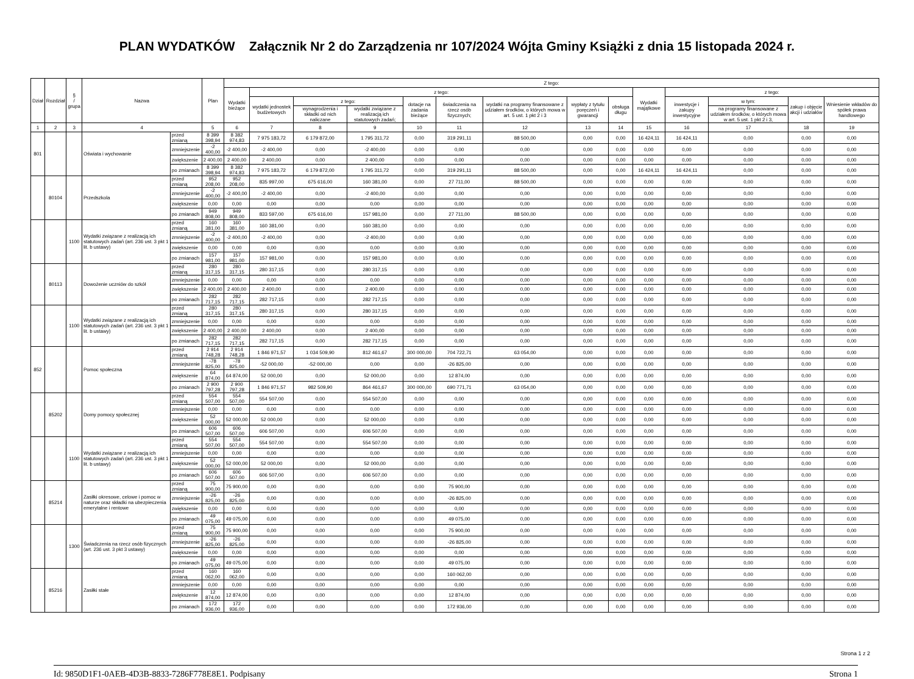PLAN WYDATKÓW Załącznik Nr 2 do Zarządzenia nr 107/2024 Wójta Gminy Książki z dnia 15 listopada 2024 r.
| Dział | Rozdział | § / grupa | Nazwa | | Plan | Z tego: | | | | | | | | | | | | | |
| --- | --- | --- | --- | --- | --- | --- | --- | --- | --- | --- | --- | --- | --- | --- | --- | --- | --- | --- | --- |
| | | | | | | Wydatki bieżące | z tego: | | | | | | | | Wydatki majątkowe | z tego: | | | |
| | | | | | | | wydatki jednostek budżetowych | z tego: | | dotacje na zadania bieżące | świadczenia na rzecz osób fizycznych; | wydatki na programy finansowane z udziałem środków, o których mowa w art. 5 ust. 1 pkt 2 i 3 | wypłaty z tytułu poręczeń i gwarancji | obsługa długu | | inwestycje i zakupy inwestycyjne | w tym: | zakup i objęcie akcji i udziałów | Wniesienie wkładów do spółek prawa handlowego |
| | | | | | | | | wynagrodzenia i składki od nich naliczane | wydatki związane z realizacją ich statutowych zadań; | | | | | | | | na programy finansowane z udziałem środków, o których mowa w art. 5 ust. 1 pkt 2 i 3, | | |
| 1 | 2 | 3 | 4 | | 5 | 6 | 7 | 8 | 9 | 10 | 11 | 12 | 13 | 14 | 15 | 16 | 17 | 18 | 19 |
| 801 | | | Oświata i wychowanie | przed zmianą | 8 399 398,94 | 8 382 974,83 | 7 975 183,72 | 6 179 872,00 | 1 795 311,72 | 0,00 | 319 291,11 | 88 500,00 | 0,00 | 0,00 | 16 424,11 | 16 424,11 | 0,00 | 0,00 | 0,00 |
| | | | | zmniejszenie | -2 400,00 | -2 400,00 | -2 400,00 | 0,00 | -2 400,00 | 0,00 | 0,00 | 0,00 | 0,00 | 0,00 | 0,00 | 0,00 | 0,00 | 0,00 | 0,00 |
| | | | | zwiększenie | 2 400,00 | 2 400,00 | 2 400,00 | 0,00 | 2 400,00 | 0,00 | 0,00 | 0,00 | 0,00 | 0,00 | 0,00 | 0,00 | 0,00 | 0,00 | 0,00 |
| | | | | po zmianach | 8 399 398,94 | 8 382 974,83 | 7 975 183,72 | 6 179 872,00 | 1 795 311,72 | 0,00 | 319 291,11 | 88 500,00 | 0,00 | 0,00 | 16 424,11 | 16 424,11 | 0,00 | 0,00 | 0,00 |
| | 80104 | | Przedszkola | przed zmianą | 952 208,00 | 952 208,00 | 835 997,00 | 675 616,00 | 160 381,00 | 0,00 | 27 711,00 | 88 500,00 | 0,00 | 0,00 | 0,00 | 0,00 | 0,00 | 0,00 | 0,00 |
| | | | | zmniejszenie | -2 400,00 | -2 400,00 | -2 400,00 | 0,00 | -2 400,00 | 0,00 | 0,00 | 0,00 | 0,00 | 0,00 | 0,00 | 0,00 | 0,00 | 0,00 | 0,00 |
| | | | | zwiększenie | 0,00 | 0,00 | 0,00 | 0,00 | 0,00 | 0,00 | 0,00 | 0,00 | 0,00 | 0,00 | 0,00 | 0,00 | 0,00 | 0,00 | 0,00 |
| | | | | po zmianach | 949 808,00 | 949 808,00 | 833 597,00 | 675 616,00 | 157 981,00 | 0,00 | 27 711,00 | 88 500,00 | 0,00 | 0,00 | 0,00 | 0,00 | 0,00 | 0,00 | 0,00 |
| | | 1100 | Wydatki związane z realizacją ich statutowych zadań (art. 236 ust. 3 pkt 1 lit. b ustawy) | przed zmianą | 160 381,00 | 160 381,00 | 160 381,00 | 0,00 | 160 381,00 | 0,00 | 0,00 | 0,00 | 0,00 | 0,00 | 0,00 | 0,00 | 0,00 | 0,00 | 0,00 |
| | | | | zmniejszenie | -2 400,00 | -2 400,00 | -2 400,00 | 0,00 | -2 400,00 | 0,00 | 0,00 | 0,00 | 0,00 | 0,00 | 0,00 | 0,00 | 0,00 | 0,00 | 0,00 |
| | | | | zwiększenie | 0,00 | 0,00 | 0,00 | 0,00 | 0,00 | 0,00 | 0,00 | 0,00 | 0,00 | 0,00 | 0,00 | 0,00 | 0,00 | 0,00 | 0,00 |
| | | | | po zmianach | 157 981,00 | 157 981,00 | 157 981,00 | 0,00 | 157 981,00 | 0,00 | 0,00 | 0,00 | 0,00 | 0,00 | 0,00 | 0,00 | 0,00 | 0,00 | 0,00 |
| | 80113 | | Dowożenie uczniów do szkół | przed zmianą | 280 317,15 | 280 317,15 | 280 317,15 | 0,00 | 280 317,15 | 0,00 | 0,00 | 0,00 | 0,00 | 0,00 | 0,00 | 0,00 | 0,00 | 0,00 | 0,00 |
| | | | | zmniejszenie | 0,00 | 0,00 | 0,00 | 0,00 | 0,00 | 0,00 | 0,00 | 0,00 | 0,00 | 0,00 | 0,00 | 0,00 | 0,00 | 0,00 | 0,00 |
| | | | | zwiększenie | 2 400,00 | 2 400,00 | 2 400,00 | 0,00 | 2 400,00 | 0,00 | 0,00 | 0,00 | 0,00 | 0,00 | 0,00 | 0,00 | 0,00 | 0,00 | 0,00 |
| | | | | po zmianach | 282 717,15 | 282 717,15 | 282 717,15 | 0,00 | 282 717,15 | 0,00 | 0,00 | 0,00 | 0,00 | 0,00 | 0,00 | 0,00 | 0,00 | 0,00 | 0,00 |
| | | 1100 | Wydatki związane z realizacją ich statutowych zadań (art. 236 ust. 3 pkt 1 lit. b ustawy) | przed zmianą | 280 317,15 | 280 317,15 | 280 317,15 | 0,00 | 280 317,15 | 0,00 | 0,00 | 0,00 | 0,00 | 0,00 | 0,00 | 0,00 | 0,00 | 0,00 | 0,00 |
| | | | | zmniejszenie | 0,00 | 0,00 | 0,00 | 0,00 | 0,00 | 0,00 | 0,00 | 0,00 | 0,00 | 0,00 | 0,00 | 0,00 | 0,00 | 0,00 | 0,00 |
| | | | | zwiększenie | 2 400,00 | 2 400,00 | 2 400,00 | 0,00 | 2 400,00 | 0,00 | 0,00 | 0,00 | 0,00 | 0,00 | 0,00 | 0,00 | 0,00 | 0,00 | 0,00 |
| | | | | po zmianach | 282 717,15 | 282 717,15 | 282 717,15 | 0,00 | 282 717,15 | 0,00 | 0,00 | 0,00 | 0,00 | 0,00 | 0,00 | 0,00 | 0,00 | 0,00 | 0,00 |
| 852 | | | Pomoc społeczna | przed zmianą | 2 914 748,28 | 2 914 748,28 | 1 846 971,57 | 1 034 509,90 | 812 461,67 | 300 000,00 | 704 722,71 | 63 054,00 | 0,00 | 0,00 | 0,00 | 0,00 | 0,00 | 0,00 | 0,00 |
| | | | | zmniejszenie | -78 825,00 | -78 825,00 | -52 000,00 | -52 000,00 | 0,00 | 0,00 | -26 825,00 | 0,00 | 0,00 | 0,00 | 0,00 | 0,00 | 0,00 | 0,00 | 0,00 |
| | | | | zwiększenie | 64 874,00 | 64 874,00 | 52 000,00 | 0,00 | 52 000,00 | 0,00 | 12 874,00 | 0,00 | 0,00 | 0,00 | 0,00 | 0,00 | 0,00 | 0,00 | 0,00 |
| | | | | po zmianach | 2 900 797,28 | 2 900 797,28 | 1 846 971,57 | 982 509,90 | 864 461,67 | 300 000,00 | 690 771,71 | 63 054,00 | 0,00 | 0,00 | 0,00 | 0,00 | 0,00 | 0,00 | 0,00 |
| | 85202 | | Domy pomocy społecznej | przed zmianą | 554 507,00 | 554 507,00 | 554 507,00 | 0,00 | 554 507,00 | 0,00 | 0,00 | 0,00 | 0,00 | 0,00 | 0,00 | 0,00 | 0,00 | 0,00 | 0,00 |
| | | | | zmniejszenie | 0,00 | 0,00 | 0,00 | 0,00 | 0,00 | 0,00 | 0,00 | 0,00 | 0,00 | 0,00 | 0,00 | 0,00 | 0,00 | 0,00 | 0,00 |
| | | | | zwiększenie | 52 000,00 | 52 000,00 | 52 000,00 | 0,00 | 52 000,00 | 0,00 | 0,00 | 0,00 | 0,00 | 0,00 | 0,00 | 0,00 | 0,00 | 0,00 | 0,00 |
| | | | | po zmianach | 606 507,00 | 606 507,00 | 606 507,00 | 0,00 | 606 507,00 | 0,00 | 0,00 | 0,00 | 0,00 | 0,00 | 0,00 | 0,00 | 0,00 | 0,00 | 0,00 |
| | | 1100 | Wydatki związane z realizacją ich statutowych zadań (art. 236 ust. 3 pkt 1 lit. b ustawy) | przed zmianą | 554 507,00 | 554 507,00 | 554 507,00 | 0,00 | 554 507,00 | 0,00 | 0,00 | 0,00 | 0,00 | 0,00 | 0,00 | 0,00 | 0,00 | 0,00 | 0,00 |
| | | | | zmniejszenie | 0,00 | 0,00 | 0,00 | 0,00 | 0,00 | 0,00 | 0,00 | 0,00 | 0,00 | 0,00 | 0,00 | 0,00 | 0,00 | 0,00 | 0,00 |
| | | | | zwiększenie | 52 000,00 | 52 000,00 | 52 000,00 | 0,00 | 52 000,00 | 0,00 | 0,00 | 0,00 | 0,00 | 0,00 | 0,00 | 0,00 | 0,00 | 0,00 | 0,00 |
| | | | | po zmianach | 606 507,00 | 606 507,00 | 606 507,00 | 0,00 | 606 507,00 | 0,00 | 0,00 | 0,00 | 0,00 | 0,00 | 0,00 | 0,00 | 0,00 | 0,00 | 0,00 |
| | 85214 | | Zasiłki okresowe, celowe i pomoc w naturze oraz składki na ubezpieczenia emerytalne i rentowe | przed zmianą | 75 900,00 | 75 900,00 | 0,00 | 0,00 | 0,00 | 0,00 | 75 900,00 | 0,00 | 0,00 | 0,00 | 0,00 | 0,00 | 0,00 | 0,00 | 0,00 |
| | | | | zmniejszenie | -26 825,00 | -26 825,00 | 0,00 | 0,00 | 0,00 | 0,00 | -26 825,00 | 0,00 | 0,00 | 0,00 | 0,00 | 0,00 | 0,00 | 0,00 | 0,00 |
| | | | | zwiększenie | 0,00 | 0,00 | 0,00 | 0,00 | 0,00 | 0,00 | 0,00 | 0,00 | 0,00 | 0,00 | 0,00 | 0,00 | 0,00 | 0,00 | 0,00 |
| | | | | po zmianach | 49 075,00 | 49 075,00 | 0,00 | 0,00 | 0,00 | 0,00 | 49 075,00 | 0,00 | 0,00 | 0,00 | 0,00 | 0,00 | 0,00 | 0,00 | 0,00 |
| | | 1300 | Świadczenia na rzecz osób fizycznych (art. 236 ust. 3 pkt 3 ustawy) | przed zmianą | 75 900,00 | 75 900,00 | 0,00 | 0,00 | 0,00 | 0,00 | 75 900,00 | 0,00 | 0,00 | 0,00 | 0,00 | 0,00 | 0,00 | 0,00 | 0,00 |
| | | | | zmniejszenie | -26 825,00 | -26 825,00 | 0,00 | 0,00 | 0,00 | 0,00 | -26 825,00 | 0,00 | 0,00 | 0,00 | 0,00 | 0,00 | 0,00 | 0,00 | 0,00 |
| | | | | zwiększenie | 0,00 | 0,00 | 0,00 | 0,00 | 0,00 | 0,00 | 0,00 | 0,00 | 0,00 | 0,00 | 0,00 | 0,00 | 0,00 | 0,00 | 0,00 |
| | | | | po zmianach | 49 075,00 | 49 075,00 | 0,00 | 0,00 | 0,00 | 0,00 | 49 075,00 | 0,00 | 0,00 | 0,00 | 0,00 | 0,00 | 0,00 | 0,00 | 0,00 |
| | 85216 | | Zasiłki stałe | przed zmianą | 160 062,00 | 160 062,00 | 0,00 | 0,00 | 0,00 | 0,00 | 160 062,00 | 0,00 | 0,00 | 0,00 | 0,00 | 0,00 | 0,00 | 0,00 | 0,00 |
| | | | | zmniejszenie | 0,00 | 0,00 | 0,00 | 0,00 | 0,00 | 0,00 | 0,00 | 0,00 | 0,00 | 0,00 | 0,00 | 0,00 | 0,00 | 0,00 | 0,00 |
| | | | | zwiększenie | 12 874,00 | 12 874,00 | 0,00 | 0,00 | 0,00 | 0,00 | 12 874,00 | 0,00 | 0,00 | 0,00 | 0,00 | 0,00 | 0,00 | 0,00 | 0,00 |
| | | | | po zmianach | 172 936,00 | 172 936,00 | 0,00 | 0,00 | 0,00 | 0,00 | 172 936,00 | 0,00 | 0,00 | 0,00 | 0,00 | 0,00 | 0,00 | 0,00 | 0,00 |
Strona 1 z 2
Id: 9850D1F1-0AEB-4D3B-8833-7286F778E8E1. Podpisany Strona 1